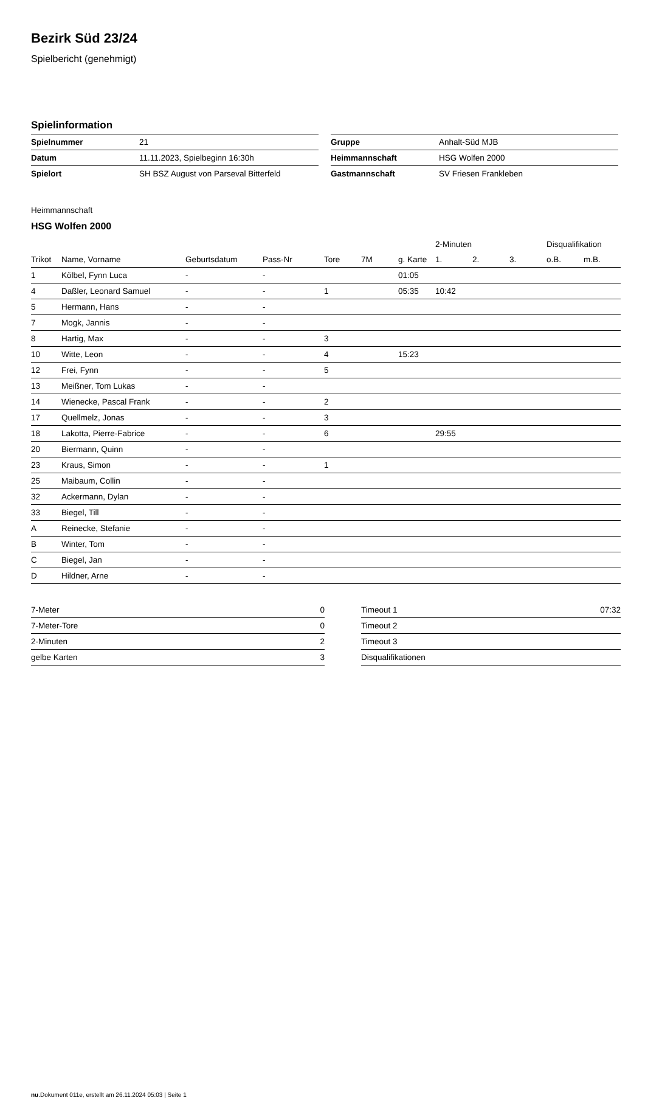Bezirk Süd 23/24
Spielbericht (genehmigt)
Spielinformation
| Spielnummer | 21 |
| Datum | 11.11.2023, Spielbeginn 16:30h |
| Spielort | SH BSZ August von Parseval Bitterfeld |
| Gruppe | Anhalt-Süd MJB |
| Heimmannschaft | HSG Wolfen 2000 |
| Gastmannschaft | SV Friesen Frankleben |
Heimmannschaft
HSG Wolfen 2000
| | | | | | | | 2-Minuten | | | Disqualifikation | |
| --- | --- | --- | --- | --- | --- | --- | --- | --- | --- | --- | --- |
| Trikot | Name, Vorname | Geburtsdatum | Pass-Nr | Tore | 7M | g. Karte | 1. | 2. | 3. | o.B. | m.B. |
| 1 | Kölbel, Fynn Luca | - | - | | | 01:05 | | | | | |
| 4 | Daßler, Leonard Samuel | - | - | 1 | | 05:35 | 10:42 | | | | |
| 5 | Hermann, Hans | - | - | | | | | | | | |
| 7 | Mogk, Jannis | - | - | | | | | | | | |
| 8 | Hartig, Max | - | - | 3 | | | | | | | |
| 10 | Witte, Leon | - | - | 4 | | 15:23 | | | | | |
| 12 | Frei, Fynn | - | - | 5 | | | | | | | |
| 13 | Meißner, Tom Lukas | - | - | | | | | | | | |
| 14 | Wienecke, Pascal Frank | - | - | 2 | | | | | | | |
| 17 | Quellmelz, Jonas | - | - | 3 | | | | | | | |
| 18 | Lakotta, Pierre-Fabrice | - | - | 6 | | | 29:55 | | | | |
| 20 | Biermann, Quinn | - | - | | | | | | | | |
| 23 | Kraus, Simon | - | - | 1 | | | | | | | |
| 25 | Maibaum, Collin | - | - | | | | | | | | |
| 32 | Ackermann, Dylan | - | - | | | | | | | | |
| 33 | Biegel, Till | - | - | | | | | | | | |
| A | Reinecke, Stefanie | - | - | | | | | | | | |
| B | Winter, Tom | - | - | | | | | | | | |
| C | Biegel, Jan | - | - | | | | | | | | |
| D | Hildner, Arne | - | - | | | | | | | | |
| 7-Meter | 0 |
| 7-Meter-Tore | 0 |
| 2-Minuten | 2 |
| gelbe Karten | 3 |
| Timeout 1 | 07:32 |
| Timeout 2 | |
| Timeout 3 | |
| Disqualifikationen | |
nu.Dokument 011e, erstellt am 26.11.2024 05:03 | Seite 1